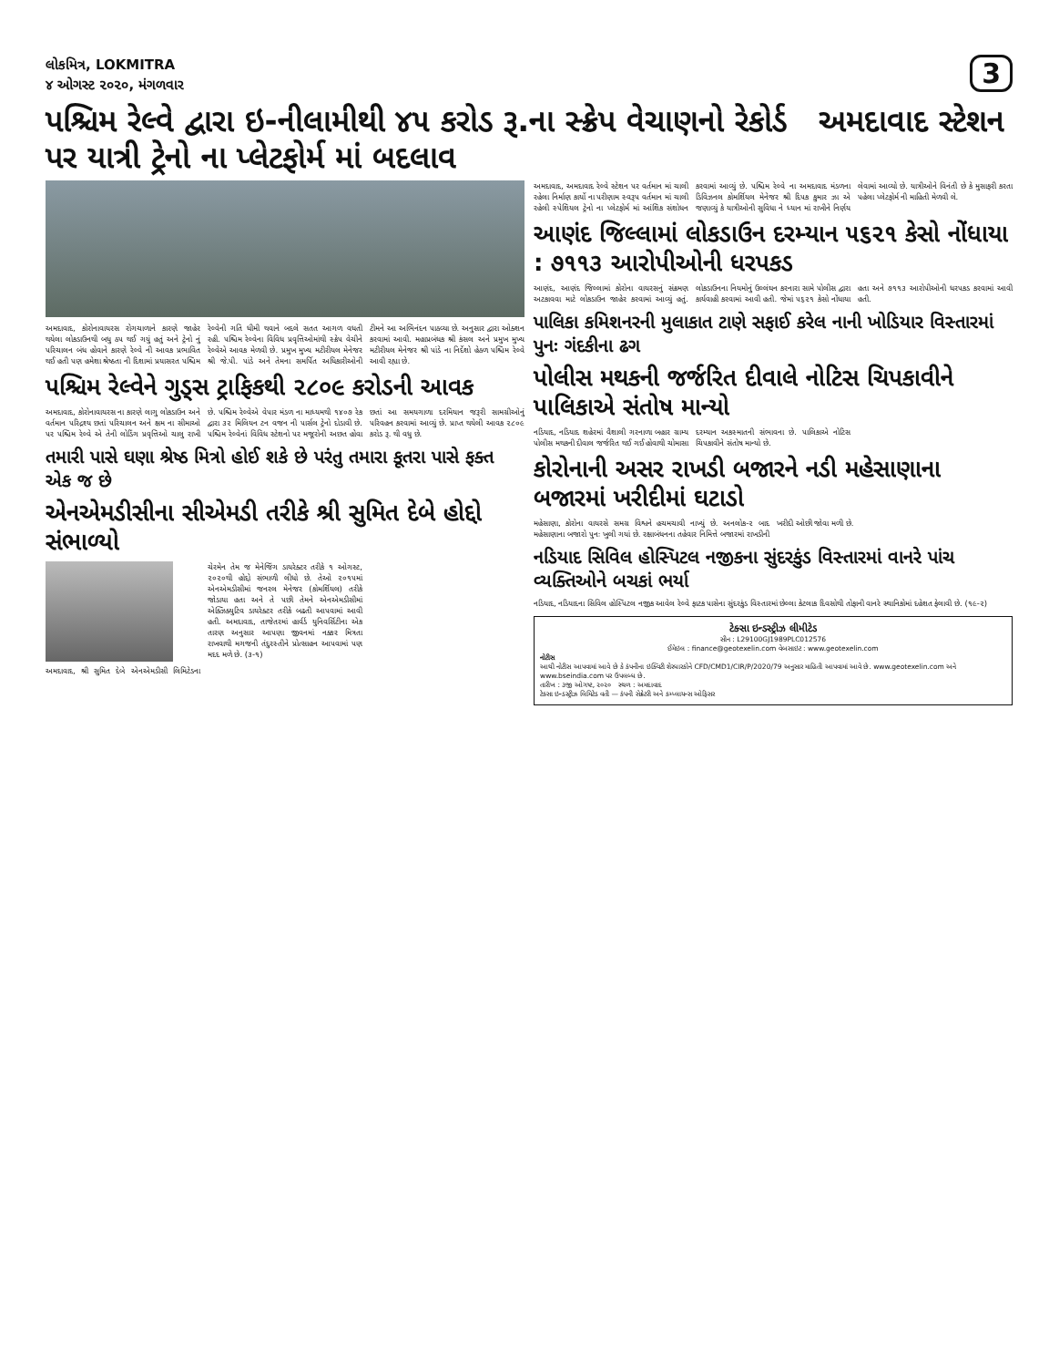લોકમિત્ર, LOKMITRA
૪ ઓગસ્ટ ૨૦૨૦, મંગળવાર
3
પશ્ચિમ રેલ્વે દ્વારા ઇ-નીલામીથી ૪૫ કરોડ રૂ.ના સ્ક્રેપ વેચાણનો રેકોર્ડ અમદાવાદ સ્ટેશન પર યાત્રી ટ્રેનો ના પ્લેટફોર્મ માં બદલાવ
અમદાવાદ, કોરોનાવાયરસ રોગચાળાને કારણે જાહેર થયેલા લોકડાઉનથી બધુ ઠપ થઈ ગયું હતું અને ટ્રેનો નું પરિચાલન બંધ હોવાને કારણે રેલ્વે ની આવક પ્રભાવિત થઈ હતી પણ હમેશા શ્રેષ્ઠતા ની દિશામાં પ્રયાસરત પશ્ચિમ રેલ્વેની ગતિ ધીમી થવાને બદલે સતત આગળ વધતી રહી. પશ્ચિમ રેલ્વેના વિવિધ પ્રવૃત્તિઓમાંથી સ્ક્રેપ વેચીને રેલ્વેએ આવક મેળવી છે. પ્રમુખ મુખ્ય મટીરીયલ મેનેજર શ્રી જે.પી. પાંડે અને તેમના સમર્પિત અધિકારીઓની ટીમને આ અભિનંદન પાઠવ્યા છે. અનુસાર દ્વારા ઓક્શન કરવામાં આવી. મહાપ્રબંધક શ્રી કંસલ અને પ્રમુખ મુખ્ય મટીરીયલ મેનેજર શ્રી પાંડે ના નિર્દેશો હેઠળ પશ્ચિમ રેલ્વે આવી રહ્યા છે.
પશ્ચિમ રેલ્વેને ગુડ્સ ટ્રાફિકથી ૨૮૦૯ કરોડની આવક
અમદાવાદ, કોરોનાવાયરસ ના કારણે લાગુ લોકડાઉન અને વર્તમાન પરિદ્રશ્ય છતાં પરિચાલન અને ક્ષમ ના સીમાઓ પર પશ્ચિમ રેલ્વે એ તેની લોડિંગ પ્રવૃત્તિઓ ચાલુ રાખી છે. પશ્ચિમ રેલ્વેએ વેપાર મંડળ ના માધ્યમથી ૧૪૦૭ રેક દ્વારા ૩૨ મિલિયન ટન વજન ની પાર્સલ ટ્રેનો દોડાવી છે. પશ્ચિમ રેલ્વેનાં વિવિધ સ્ટેશનો પર મજૂરોની અછત હોવા છતાં આ સમયગાળા દરમિયાન જરૂરી સામગ્રીઓનું પરિવહન કરવામાં આવ્યું છે. પ્રાપ્ત થયેલી આવક ૨૮૦૯ કરોડ રૂ. થી વધુ છે.
તમારી પાસે ઘણા શ્રેષ્ઠ મિત્રો હોઈ શકે છે પરંતુ તમારા કૂતરા પાસે ફક્ત એક જ છે
એનએમડીસીના સીએમડી તરીકે શ્રી સુમિત દેબે હોદ્દો સંભાળ્યો
અમદાવાદ, શ્રી સુમિત દેબે એનએમડીસી લિમિટેડના ચેરમેન તેમ જ મેનેજિંગ ડાયરેક્ટર તરીકે ૧ ઓગસ્ટ, ૨૦૨૦થી હોદ્દો સંભાળી લીધો છે. તેઓ ૨૦૧૫માં એનએમડીસીમાં જનરલ મેનેજર (કોમર્શિયલ) તરીકે જોડાયા હતા અને તે પછી તેમને એનએમડીસીમાં એક્ઝિક્યુટિવ ડાયરેક્ટર તરીકે બઢતી આપવામાં આવી હતી. અમદાવાદ, તાજેતરમાં હાર્વર્ડ યુનિવર્સિટીના એક તારણ અનુસાર આપણા જીવનમાં નક્કર મિત્રતા રાખવાથી મગજની તંદુરસ્તીને પ્રોત્સાહન આપવામાં પણ મદદ મળે છે. (૩-૧)
અમદાવાદ, અમદાવાદ રેલ્વે સ્ટેશન પર વર્તમાન માં ચાલી રહેલા નિર્માણ કાર્યો ના પરીણામ સ્વરૂપ વર્તમાન માં ચાલી રહેલી સ્પેશિયલ ટ્રેનો ના પ્લેટફોર્મ માં આંશિક સંશોધન કરવામાં આવ્યું છે. પશ્ચિમ રેલ્વે ના અમદાવાદ મંડળના ડિવિઝનલ કોમર્શિયલ મેનેજર શ્રી દિપક કુમાર ઝા એ જણાવ્યું કે યાત્રીઓની સુવિધા ને ધ્યાન માં રાખીને નિર્ણય લેવામાં આવ્યો છે. યાત્રીઓને વિનંતી છે કે મુસાફરી કરતા પહેલા પ્લેટફોર્મ ની માહિતી મેળવી લે.
આણંદ જિલ્લામાં લોકડાઉન દરમ્યાન ૫૬૨૧ કેસો નોંધાયા : ૭૧૧૩ આરોપીઓની ધરપકડ
આણંદ, આણંદ જિલ્લામાં કોરોના વાયરસનું સંક્રમણ અટકાવવા માટે લોકડાઉન જાહેર કરવામાં આવ્યું હતું. લોકડાઉનના નિયમોનું ઉલ્લંઘન કરનારા સામે પોલીસ દ્વારા કાર્યવાહી કરવામાં આવી હતી. જેમાં ૫૬૨૧ કેસો નોંધાયા હતા અને ૭૧૧૩ આરોપીઓની ધરપકડ કરવામાં આવી હતી.
પાલિકા કમિશનરની મુલાકાત ટાણે સફાઈ કરેલ નાની ખોડિયાર વિસ્તારમાં પુનઃ ગંદકીના ઢગ
પોલીસ મથકની જર્જરિત દીવાલે નોટિસ ચિપકાવીને પાલિકાએ સંતોષ માન્યો
નડિયાદ, નડિયાદ શહેરમાં વૈશાલી ગરનાળા બહાર ગ્રામ્ય પોલીસ મથકની દીવાલ જર્જરિત થઈ ગઈ હોવાથી ચોમાસા દરમ્યાન અકસ્માતની સંભાવના છે. પાલિકાએ નોટિસ ચિપકાવીને સંતોષ માન્યો છે.
કોરોનાની અસર રાખડી બજારને નડી મહેસાણાના બજારમાં ખરીદીમાં ઘટાડો
મહેસાણા, કોરોના વાયરસે સમગ્ર વિશ્વને હચમચાવી નાખ્યું છે. અનલોક-૨ બાદ મહેસાણાના બજારો પુનઃ ખુલી ગયાં છે. રક્ષાબંધનના તહેવાર નિમિત્તે બજારમાં રાખડીની ખરીદી ઓછી જોવા મળી છે.
નડિયાદ સિવિલ હોસ્પિટલ નજીકના સુંદરકુંડ વિસ્તારમાં વાનરે પાંચ વ્યક્તિઓને બચકાં ભર્યા
નડિયાદ, નડિયાદના સિવિલ હોસ્પિટલ નજીક આવેલ રેલ્વે ફાટક પાસેના સુંદરકુંડ વિસ્તારમાં છેલ્લા કેટલાક દિવસોથી તોફાની વાનરે સ્થાનિકોમાં દહેશત ફેલાવી છે. (૧૯-૨)
ટેક્સા ઇન્ડસ્ટ્રીઝ લીમીટેડ
સીન : L29100GJ1989PLC012576
ઈમેઇલ : finance@geotexelin.com વેબસાઇટ : www.geotexelin.com
નોટીસ
આથી નોટીસ આપવામાં આવે છે કે કંપનીના ઇક્વિટી શેરધારકોને CFD/CMD1/CIR/P/2020/79 અનુસાર માહિતી આપવામાં આવે છે. www.geotexelin.com અને www.bseindia.com પર ઉપલબ્ધ છે.
તારીખ : ૩જી ઓગષ્ટ, ૨૦૨૦ સ્થળ : અમદાવાદ
ટેક્સા ઇન્ડસ્ટ્રીઝ લિમિટેડ વતી — કંપની સેક્રેટરી અને કમ્પ્લાયન્સ ઓફિસર